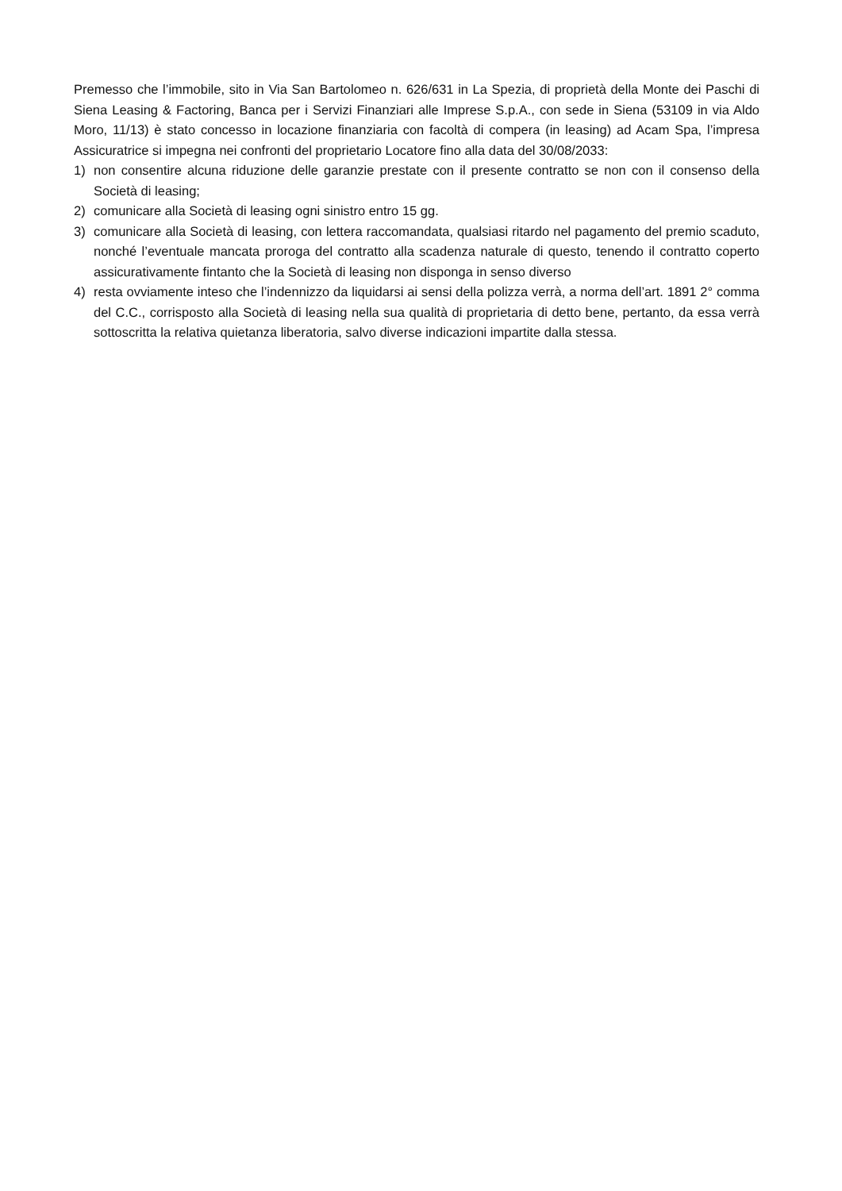Premesso che l’immobile, sito in Via San Bartolomeo n. 626/631 in La Spezia, di proprietà della Monte dei Paschi di Siena Leasing & Factoring, Banca per i Servizi Finanziari alle Imprese S.p.A., con sede in Siena (53109 in via Aldo Moro, 11/13) è stato concesso in locazione finanziaria con facoltà di compera (in leasing) ad Acam Spa, l’impresa Assicuratrice si impegna nei confronti del proprietario Locatore fino alla data del 30/08/2033:
1) non consentire alcuna riduzione delle garanzie prestate con il presente contratto se non con il consenso della Società di leasing;
2) comunicare alla Società di leasing ogni sinistro entro 15 gg.
3) comunicare alla Società di leasing, con lettera raccomandata, qualsiasi ritardo nel pagamento del premio scaduto, nonché l’eventuale mancata proroga del contratto alla scadenza naturale di questo, tenendo il contratto coperto assicurativamente fintanto che la Società di leasing non disponga in senso diverso
4) resta ovviamente inteso che l’indennizzo da liquidarsi ai sensi della polizza verrà, a norma dell’art. 1891 2° comma del C.C., corrisposto alla Società di leasing nella sua qualità di proprietaria di detto bene, pertanto, da essa verrà sottoscritta la relativa quietanza liberatoria, salvo diverse indicazioni impartite dalla stessa.